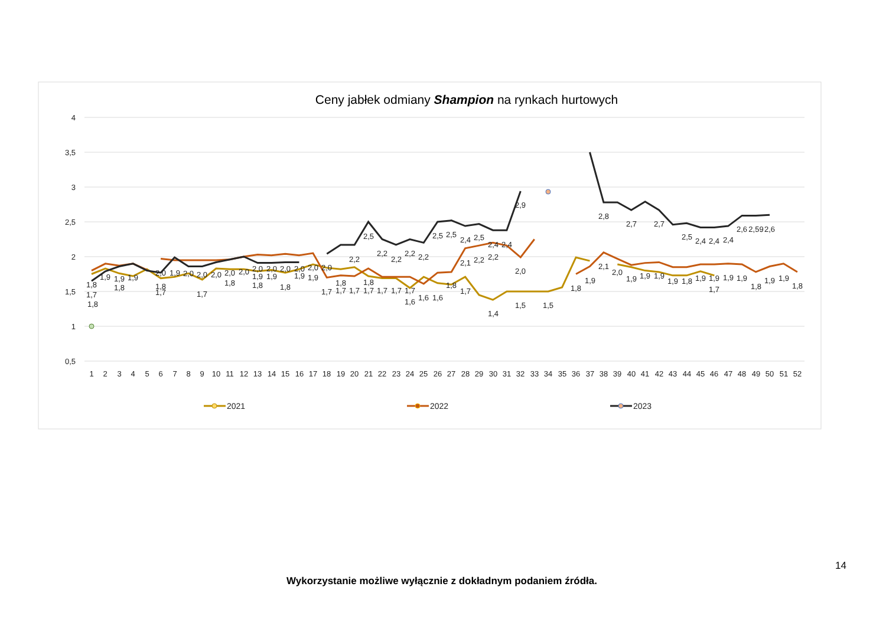Ceny jabłek odmiany Shampion na rynkach hurtowych
4
3,5
3
2,5
2
1,5
1
0,5
1
2
3
4
5
6
7
8
9
10
11
12
13
14
15
16
17
18
19
20
21
22
23
24
25
26
27
28
29
30
31
32
33
34
35
36
37
38
39
40
41
42
43
44
45
46
47
48
49
50
51
52
1,8
1,7
1,8
1,9
1,9
1,8
1,9
2,0
1,8
1,7
1,9
2,0
2,0
1,7
2,0
2,0
1,8
2,0
2,0
1,9
1,8
2,0
1,9
2,0
1,8
2,0
1,9
2,0
1,9
2,0
1,7
1,8
1,7
2,2
1,7
2,5
1,8
1,7
2,2
1,7
2,2
1,7
2,2
1,7
1,6
2,2
1,6
2,5
1,6
2,5
1,8
2,4
2,1
1,7
2,5
2,2
2,4
2,2
1,4
2,4
2,9
2,0
1,5
1,5
1,8
1,9
2,8
2,1
2,0
2,7
1,9
1,9
2,7
1,9
1,9
2,5
1,8
2,4
1,9
2,4
1,9
1,7
2,4
1,9
2,6
1,9
2,59
1,8
2,6
1,9
1,9
1,8
2021
2022
2023
14
Wykorzystanie możliwe wyłącznie z dokładnym podaniem źródła.